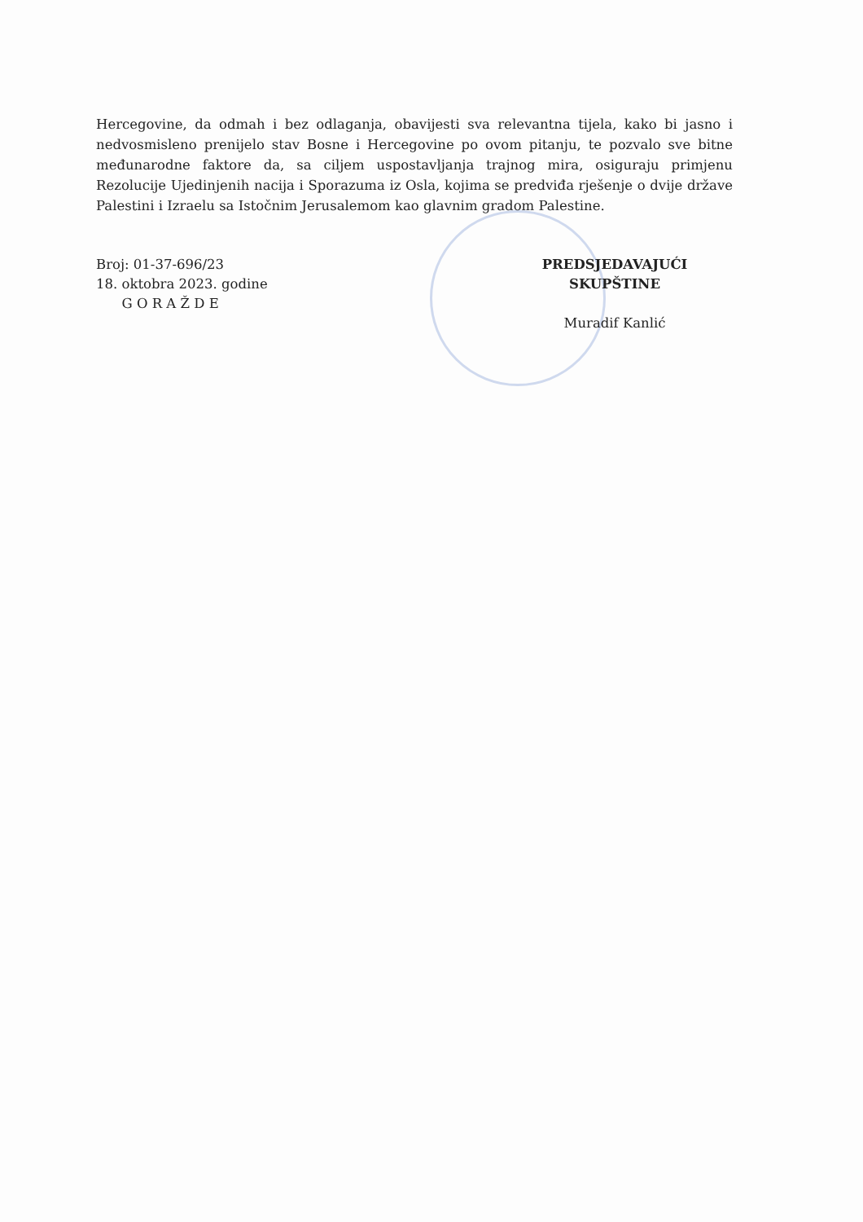Hercegovine, da odmah i bez odlaganja, obavijesti sva relevantna tijela, kako bi jasno i nedvosmisleno prenijelo stav Bosne i Hercegovine po ovom pitanju, te pozvalo sve bitne međunarodne faktore da, sa ciljem uspostavljanja trajnog mira, osiguraju primjenu Rezolucije Ujedinjenih nacija i Sporazuma iz Osla, kojima se predviđa rješenje o dvije države Palestini i Izraelu sa Istočnim Jerusalemom kao glavnim gradom Palestine.
Broj: 01-37-696/23
18. oktobra 2023. godine
G O R A Ž D E
PREDSJEDAVAJUĆI SKUPŠTINE
Muradif Kanlić